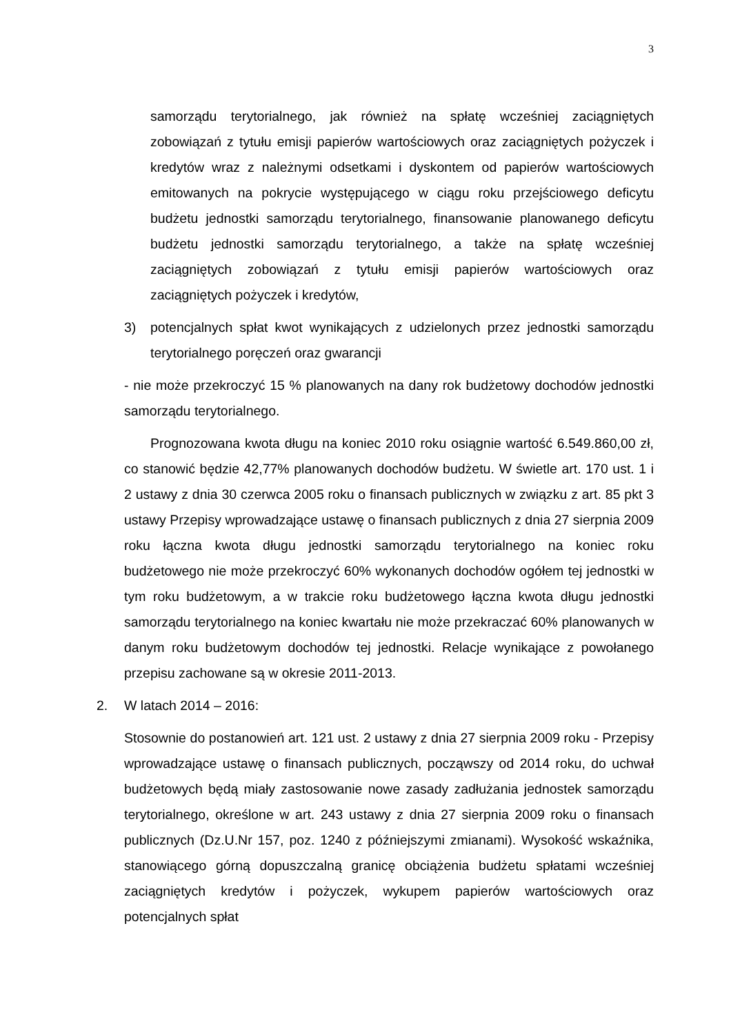3
samorządu terytorialnego, jak również na spłatę wcześniej zaciągniętych zobowiązań z tytułu emisji papierów wartościowych oraz zaciągniętych pożyczek i kredytów wraz z należnymi odsetkami i dyskontem od papierów wartościowych emitowanych na pokrycie występującego w ciągu roku przejściowego deficytu budżetu jednostki samorządu terytorialnego, finansowanie planowanego deficytu budżetu jednostki samorządu terytorialnego, a także na spłatę wcześniej zaciągniętych zobowiązań z tytułu emisji papierów wartościowych oraz zaciągniętych pożyczek i kredytów,
3) potencjalnych spłat kwot wynikających z udzielonych przez jednostki samorządu terytorialnego poręczeń oraz gwarancji
- nie może przekroczyć 15 % planowanych na dany rok budżetowy dochodów jednostki samorządu terytorialnego.
Prognozowana kwota długu na koniec 2010 roku osiągnie wartość 6.549.860,00 zł, co stanowić będzie 42,77% planowanych dochodów budżetu. W świetle art. 170 ust. 1 i 2 ustawy z dnia 30 czerwca 2005 roku o finansach publicznych w związku z art. 85 pkt 3 ustawy Przepisy wprowadzające ustawę o finansach publicznych z dnia 27 sierpnia 2009 roku łączna kwota długu jednostki samorządu terytorialnego na koniec roku budżetowego nie może przekroczyć 60% wykonanych dochodów ogółem tej jednostki w tym roku budżetowym, a w trakcie roku budżetowego łączna kwota długu jednostki samorządu terytorialnego na koniec kwartału nie może przekraczać 60% planowanych w danym roku budżetowym dochodów tej jednostki. Relacje wynikające z powołanego przepisu zachowane są w okresie 2011-2013.
2. W latach 2014 – 2016:
Stosownie do postanowień art. 121 ust. 2 ustawy z dnia 27 sierpnia 2009 roku - Przepisy wprowadzające ustawę o finansach publicznych, począwszy od 2014 roku, do uchwał budżetowych będą miały zastosowanie nowe zasady zadłużania jednostek samorządu terytorialnego, określone w art. 243 ustawy z dnia 27 sierpnia 2009 roku o finansach publicznych (Dz.U.Nr 157, poz. 1240 z późniejszymi zmianami). Wysokość wskaźnika, stanowiącego górną dopuszczalną granicę obciążenia budżetu spłatami wcześniej zaciągniętych kredytów i pożyczek, wykupem papierów wartościowych oraz potencjalnych spłat